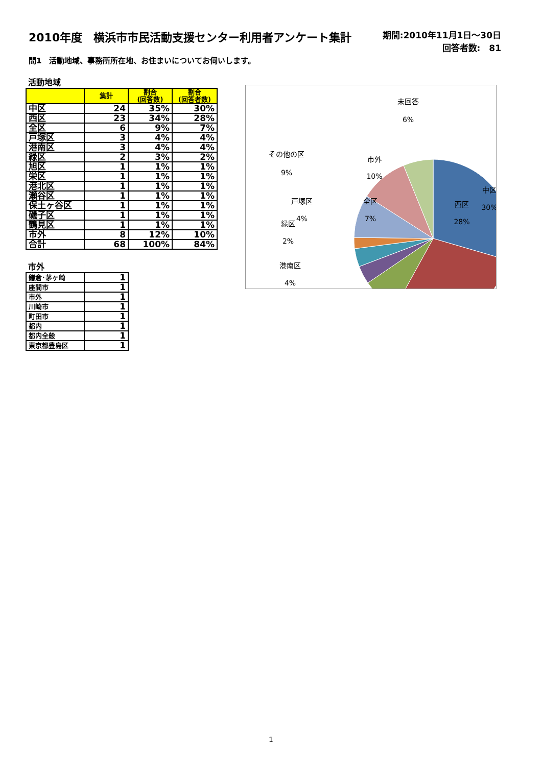2010年度　横浜市市民活動支援センター利用者アンケート集計
期間:2010年11月1日～30日
回答者数:　81
問1　活動地域、事務所所在地、お住まいについてお伺いします。
活動地域
| | 集計 | 割合 (回答数) | 割合 (回答者数) |
| --- | --- | --- | --- |
| 中区 | 24 | 35% | 30% |
| 西区 | 23 | 34% | 28% |
| 全区 | 6 | 9% | 7% |
| 戸塚区 | 3 | 4% | 4% |
| 港南区 | 3 | 4% | 4% |
| 緑区 | 2 | 3% | 2% |
| 旭区 | 1 | 1% | 1% |
| 栄区 | 1 | 1% | 1% |
| 港北区 | 1 | 1% | 1% |
| 瀬谷区 | 1 | 1% | 1% |
| 保土ヶ谷区 | 1 | 1% | 1% |
| 磯子区 | 1 | 1% | 1% |
| 鶴見区 | 1 | 1% | 1% |
| 市外 | 8 | 12% | 10% |
| 合計 | 68 | 100% | 84% |
市外
| 鎌倉･茅ヶ崎 | 1 |
| 座間市 | 1 |
| 市外 | 1 |
| 川崎市 | 1 |
| 町田市 | 1 |
| 都内 | 1 |
| 都内全般 | 1 |
| 東京都豊島区 | 1 |
中区
30%
西区
28%
全区
7%
戸塚区
4%
港南区
4%
緑区
2%
その他の区
9%
市外
10%
未回答
6%
1